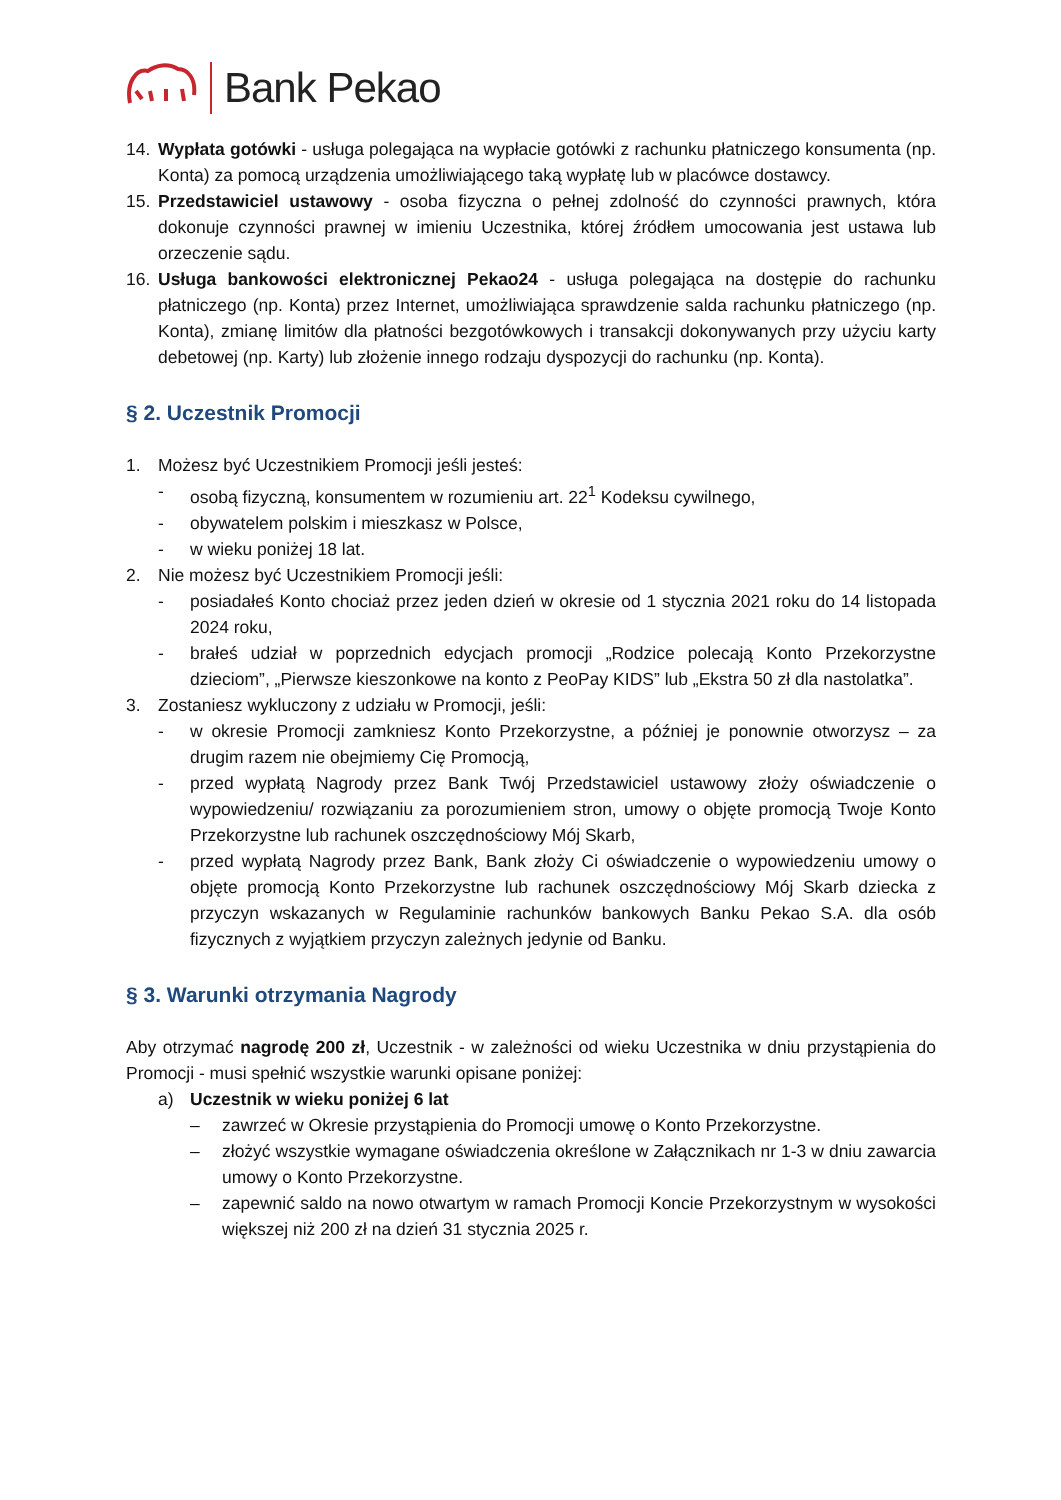Bank Pekao
14. Wypłata gotówki - usługa polegająca na wypłacie gotówki z rachunku płatniczego konsumenta (np. Konta) za pomocą urządzenia umożliwiającego taką wypłatę lub w placówce dostawcy.
15. Przedstawiciel ustawowy - osoba fizyczna o pełnej zdolność do czynności prawnych, która dokonuje czynności prawnej w imieniu Uczestnika, której źródłem umocowania jest ustawa lub orzeczenie sądu.
16. Usługa bankowości elektronicznej Pekao24 - usługa polegająca na dostępie do rachunku płatniczego (np. Konta) przez Internet, umożliwiająca sprawdzenie salda rachunku płatniczego (np. Konta), zmianę limitów dla płatności bezgotówkowych i transakcji dokonywanych przy użyciu karty debetowej (np. Karty) lub złożenie innego rodzaju dyspozycji do rachunku (np. Konta).
§ 2. Uczestnik Promocji
1. Możesz być Uczestnikiem Promocji jeśli jesteś:
- osobą fizyczną, konsumentem w rozumieniu art. 22<sup>1</sup> Kodeksu cywilnego,
- obywatelem polskim i mieszkasz w Polsce,
- w wieku poniżej 18 lat.
2. Nie możesz być Uczestnikiem Promocji jeśli:
- posiadałeś Konto chociaż przez jeden dzień w okresie od 1 stycznia 2021 roku do 14 listopada 2024 roku,
- brałeś udział w poprzednich edycjach promocji „Rodzice polecają Konto Przekorzystne dzieciom”, „Pierwsze kieszonkowe na konto z PeoPay KIDS” lub „Ekstra 50 zł dla nastolatka”.
3. Zostaniesz wykluczony z udziału w Promocji, jeśli:
- w okresie Promocji zamkniesz Konto Przekorzystne, a później je ponownie otworzysz – za drugim razem nie obejmiemy Cię Promocją,
- przed wypłatą Nagrody przez Bank Twój Przedstawiciel ustawowy złoży oświadczenie o wypowiedzeniu/ rozwiązaniu za porozumieniem stron, umowy o objęte promocją Twoje Konto Przekorzystne lub rachunek oszczędnościowy Mój Skarb,
- przed wypłatą Nagrody przez Bank, Bank złoży Ci oświadczenie o wypowiedzeniu umowy o objęte promocją Konto Przekorzystne lub rachunek oszczędnościowy Mój Skarb dziecka z przyczyn wskazanych w Regulaminie rachunków bankowych Banku Pekao S.A. dla osób fizycznych z wyjątkiem przyczyn zależnych jedynie od Banku.
§ 3. Warunki otrzymania Nagrody
Aby otrzymać nagrodę 200 zł, Uczestnik - w zależności od wieku Uczestnika w dniu przystąpienia do Promocji - musi spełnić wszystkie warunki opisane poniżej:
a) Uczestnik w wieku poniżej 6 lat
– zawrzeć w Okresie przystąpienia do Promocji umowę o Konto Przekorzystne.
– złożyć wszystkie wymagane oświadczenia określone w Załącznikach nr 1-3 w dniu zawarcia umowy o Konto Przekorzystne.
– zapewnić saldo na nowo otwartym w ramach Promocji Koncie Przekorzystnym w wysokości większej niż 200 zł na dzień 31 stycznia 2025 r.